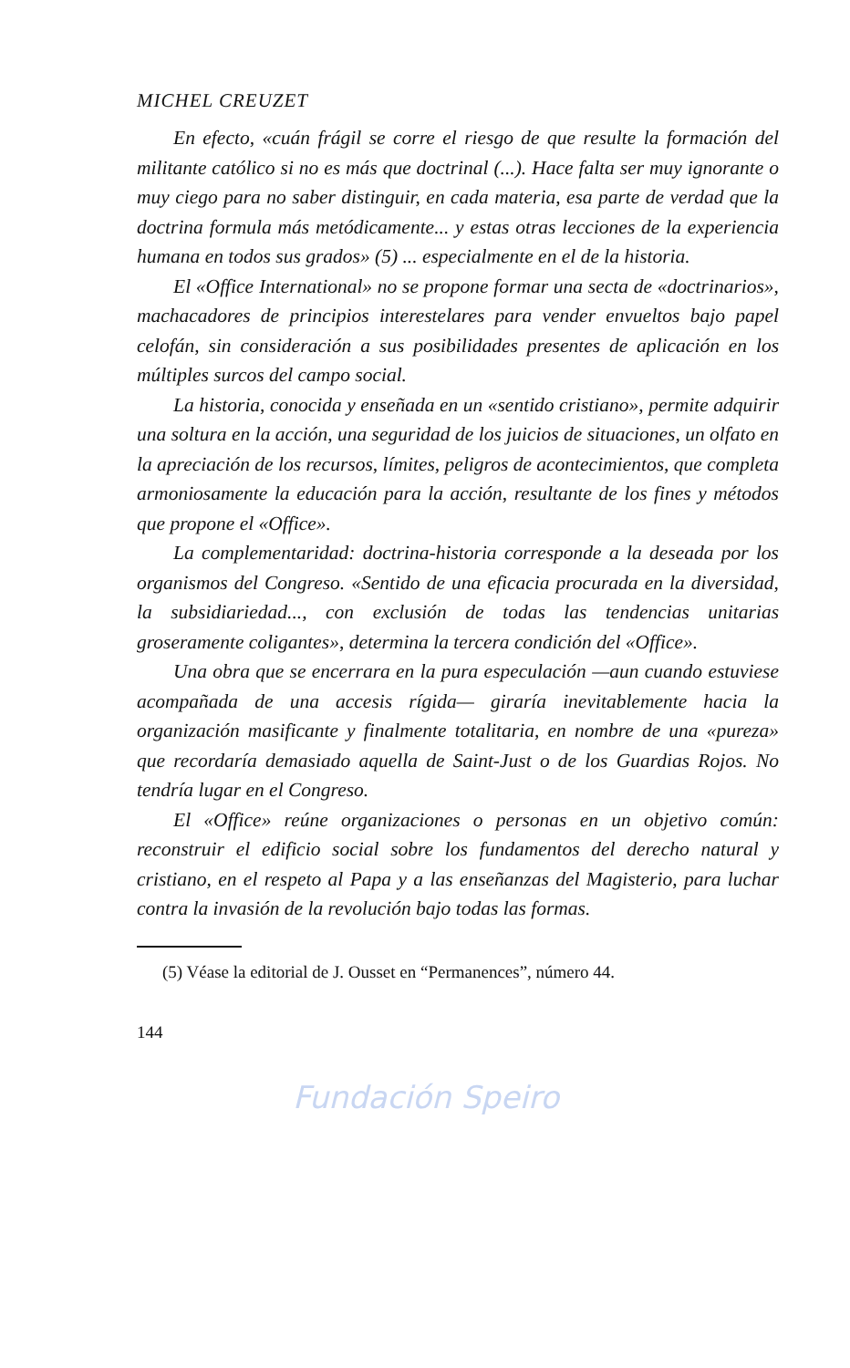MICHEL CREUZET
En efecto, «cuán frágil se corre el riesgo de que resulte la formación del militante católico si no es más que doctrinal (...). Hace falta ser muy ignorante o muy ciego para no saber distinguir, en cada materia, esa parte de verdad que la doctrina formula más metódicamente... y estas otras lecciones de la experiencia humana en todos sus grados» (5) ... especialmente en el de la historia.
El «Office International» no se propone formar una secta de «doctrinarios», machacadores de principios interestelares para vender envueltos bajo papel celofán, sin consideración a sus posibilidades presentes de aplicación en los múltiples surcos del campo social.
La historia, conocida y enseñada en un «sentido cristiano», permite adquirir una soltura en la acción, una seguridad de los juicios de situaciones, un olfato en la apreciación de los recursos, límites, peligros de acontecimientos, que completa armoniosamente la educación para la acción, resultante de los fines y métodos que propone el «Office».
La complementaridad: doctrina-historia corresponde a la deseada por los organismos del Congreso. «Sentido de una eficacia procurada en la diversidad, la subsidiariedad..., con exclusión de todas las tendencias unitarias groseramente coligantes», determina la tercera condición del «Office».
Una obra que se encerrara en la pura especulación —aun cuando estuviese acompañada de una accesis rígida— giraría inevitablemente hacia la organización masificante y finalmente totalitaria, en nombre de una «pureza» que recordaría demasiado aquella de Saint-Just o de los Guardias Rojos. No tendría lugar en el Congreso.
El «Office» reúne organizaciones o personas en un objetivo común: reconstruir el edificio social sobre los fundamentos del derecho natural y cristiano, en el respeto al Papa y a las enseñanzas del Magisterio, para luchar contra la invasión de la revolución bajo todas las formas.
(5) Véase la editorial de J. Ousset en “Permanences”, número 44.
144
Fundación Speiro